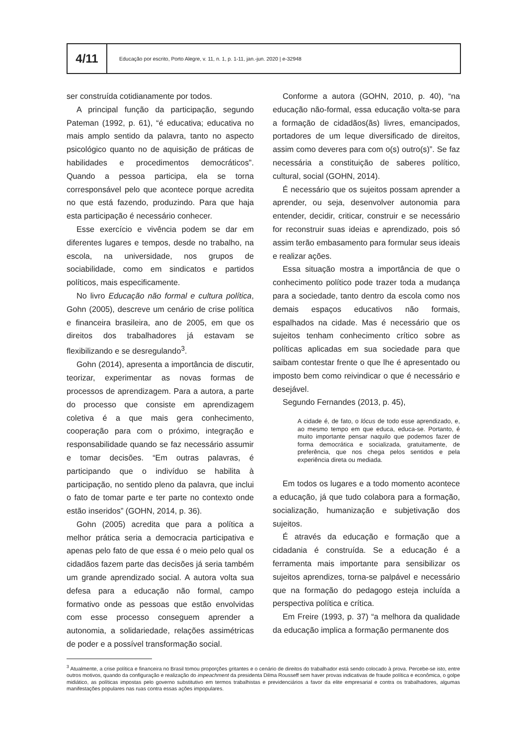4/11
Educação por escrito, Porto Alegre, v. 11, n. 1, p. 1-11, jan.-jun. 2020 | e-32948
ser construída cotidianamente por todos.
A principal função da participação, segundo Pateman (1992, p. 61), “é educativa; educativa no mais amplo sentido da palavra, tanto no aspecto psicológico quanto no de aquisição de práticas de habilidades e procedimentos democráticos”. Quando a pessoa participa, ela se torna corresponsável pelo que acontece porque acredita no que está fazendo, produzindo. Para que haja esta participação é necessário conhecer.
Esse exercício e vivência podem se dar em diferentes lugares e tempos, desde no trabalho, na escola, na universidade, nos grupos de sociabilidade, como em sindicatos e partidos políticos, mais especificamente.
No livro Educação não formal e cultura política, Gohn (2005), descreve um cenário de crise política e financeira brasileira, ano de 2005, em que os direitos dos trabalhadores já estavam se flexibilizando e se desregulando<sup>3</sup>.
Gohn (2014), apresenta a importância de discutir, teorizar, experimentar as novas formas de processos de aprendizagem. Para a autora, a parte do processo que consiste em aprendizagem coletiva é a que mais gera conhecimento, cooperação para com o próximo, integração e responsabilidade quando se faz necessário assumir e tomar decisões. “Em outras palavras, é participando que o indivíduo se habilita à participação, no sentido pleno da palavra, que inclui o fato de tomar parte e ter parte no contexto onde estão inseridos” (GOHN, 2014, p. 36).
Gohn (2005) acredita que para a política a melhor prática seria a democracia participativa e apenas pelo fato de que essa é o meio pelo qual os cidadãos fazem parte das decisões já seria também um grande aprendizado social. A autora volta sua defesa para a educação não formal, campo formativo onde as pessoas que estão envolvidas com esse processo conseguem aprender a autonomia, a solidariedade, relações assimétricas de poder e a possível transformação social.
Conforme a autora (GOHN, 2010, p. 40), “na educação não-formal, essa educação volta-se para a formação de cidadãos(ãs) livres, emancipados, portadores de um leque diversificado de direitos, assim como deveres para com o(s) outro(s)”. Se faz necessária a constituição de saberes político, cultural, social (GOHN, 2014).
É necessário que os sujeitos possam aprender a aprender, ou seja, desenvolver autonomia para entender, decidir, criticar, construir e se necessário for reconstruir suas ideias e aprendizado, pois só assim terão embasamento para formular seus ideais e realizar ações.
Essa situação mostra a importância de que o conhecimento político pode trazer toda a mudança para a sociedade, tanto dentro da escola como nos demais espaços educativos não formais, espalhados na cidade. Mas é necessário que os sujeitos tenham conhecimento crítico sobre as políticas aplicadas em sua sociedade para que saibam contestar frente o que lhe é apresentado ou imposto bem como reivindicar o que é necessário e desejável.
Segundo Fernandes (2013, p. 45),
A cidade é, de fato, o lócus de todo esse aprendizado, e, ao mesmo tempo em que educa, educa-se. Portanto, é muito importante pensar naquilo que podemos fazer de forma democrática e socializada, gratuitamente, de preferência, que nos chega pelos sentidos e pela experiência direta ou mediada.
Em todos os lugares e a todo momento acontece a educação, já que tudo colabora para a formação, socialização, humanização e subjetivação dos sujeitos.
É através da educação e formação que a cidadania é construída. Se a educação é a ferramenta mais importante para sensibilizar os sujeitos aprendizes, torna-se palpável e necessário que na formação do pedagogo esteja incluída a perspectiva política e crítica.
Em Freire (1993, p. 37) “a melhora da qualidade da educação implica a formação permanente dos
<sup>3</sup> Atualmente, a crise política e financeira no Brasil tomou proporções gritantes e o cenário de direitos do trabalhador está sendo colocado à prova. Percebe-se isto, entre outros motivos, quando da configuração e realização do impeachment da presidenta Dilma Rousseff sem haver provas indicativas de fraude política e econômica, o golpe midiático, as políticas impostas pelo governo substitutivo em termos trabalhistas e previdenciários a favor da elite empresarial e contra os trabalhadores, algumas manifestações populares nas ruas contra essas ações impopulares.